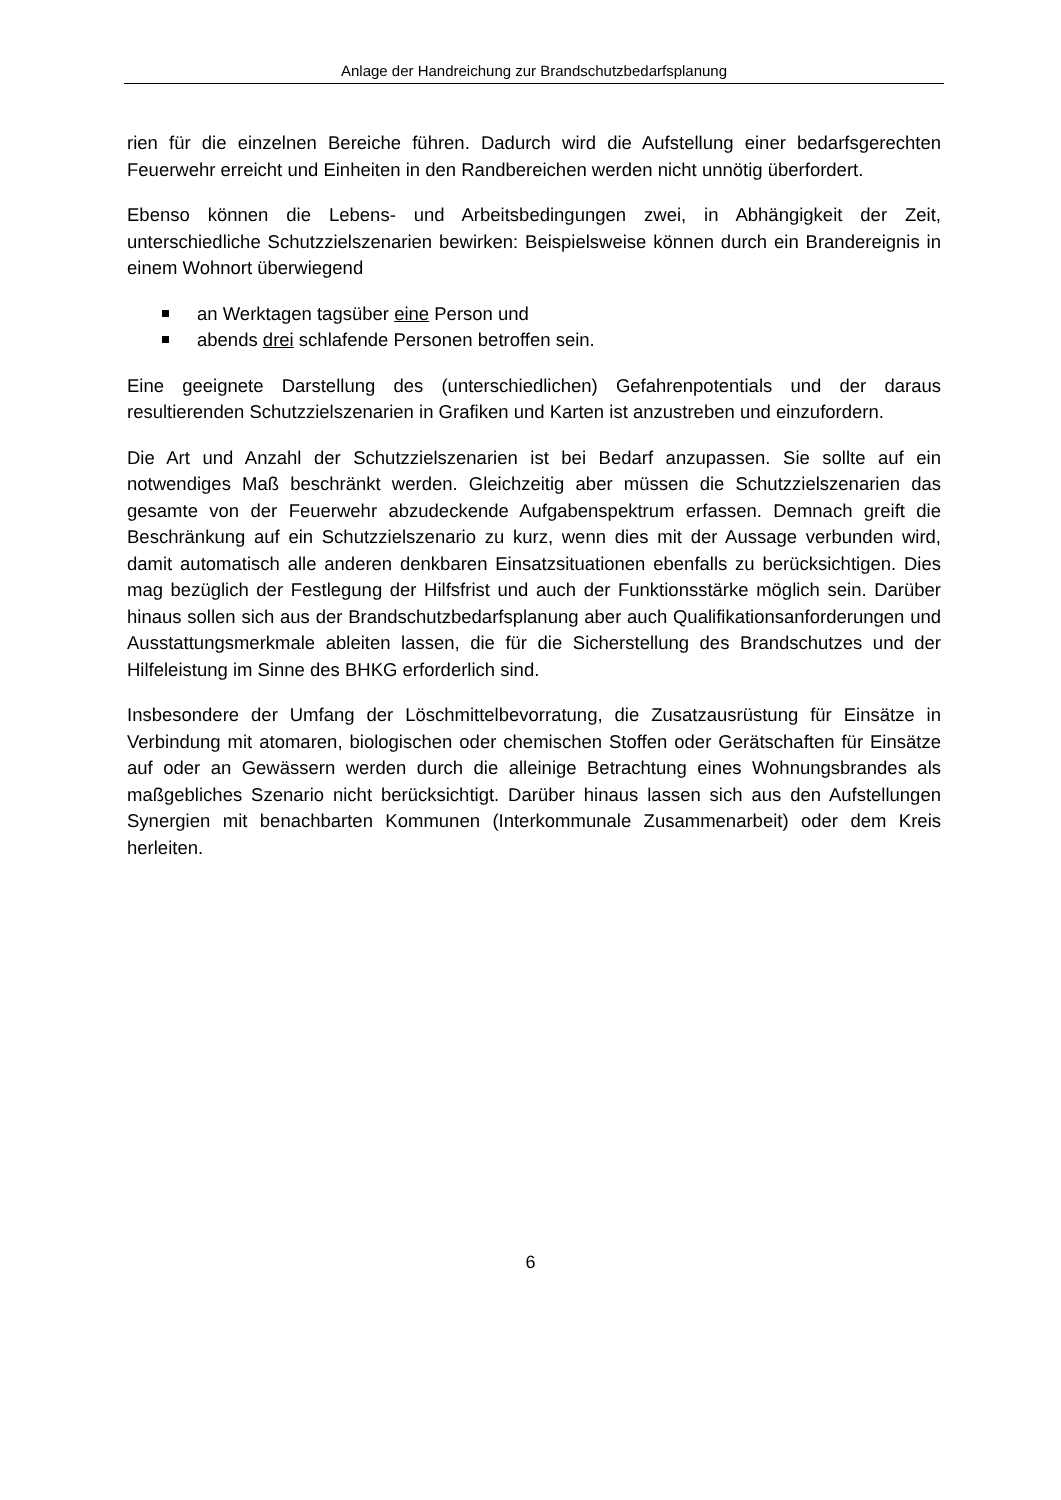Anlage der Handreichung zur Brandschutzbedarfsplanung
rien für die einzelnen Bereiche führen. Dadurch wird die Aufstellung einer bedarfsgerechten Feuerwehr erreicht und Einheiten in den Randbereichen werden nicht unnötig überfordert.
Ebenso können die Lebens- und Arbeitsbedingungen zwei, in Abhängigkeit der Zeit, unterschiedliche Schutzzielszenarien bewirken: Beispielsweise können durch ein Brandereignis in einem Wohnort überwiegend
an Werktagen tagsüber eine Person und
abends drei schlafende Personen betroffen sein.
Eine geeignete Darstellung des (unterschiedlichen) Gefahrenpotentials und der daraus resultierenden Schutzzielszenarien in Grafiken und Karten ist anzustreben und einzufordern.
Die Art und Anzahl der Schutzzielszenarien ist bei Bedarf anzupassen. Sie sollte auf ein notwendiges Maß beschränkt werden. Gleichzeitig aber müssen die Schutzzielszenarien das gesamte von der Feuerwehr abzudeckende Aufgabenspektrum erfassen. Demnach greift die Beschränkung auf ein Schutzzielszenario zu kurz, wenn dies mit der Aussage verbunden wird, damit automatisch alle anderen denkbaren Einsatzsituationen ebenfalls zu berücksichtigen. Dies mag bezüglich der Festlegung der Hilfsfrist und auch der Funktionsstärke möglich sein. Darüber hinaus sollen sich aus der Brandschutzbedarfsplanung aber auch Qualifikationsanforderungen und Ausstattungsmerkmale ableiten lassen, die für die Sicherstellung des Brandschutzes und der Hilfeleistung im Sinne des BHKG erforderlich sind.
Insbesondere der Umfang der Löschmittelbevorratung, die Zusatzausrüstung für Einsätze in Verbindung mit atomaren, biologischen oder chemischen Stoffen oder Gerätschaften für Einsätze auf oder an Gewässern werden durch die alleinige Betrachtung eines Wohnungsbrandes als maßgebliches Szenario nicht berücksichtigt. Darüber hinaus lassen sich aus den Aufstellungen Synergien mit benachbarten Kommunen (Interkommunale Zusammenarbeit) oder dem Kreis herleiten.
6